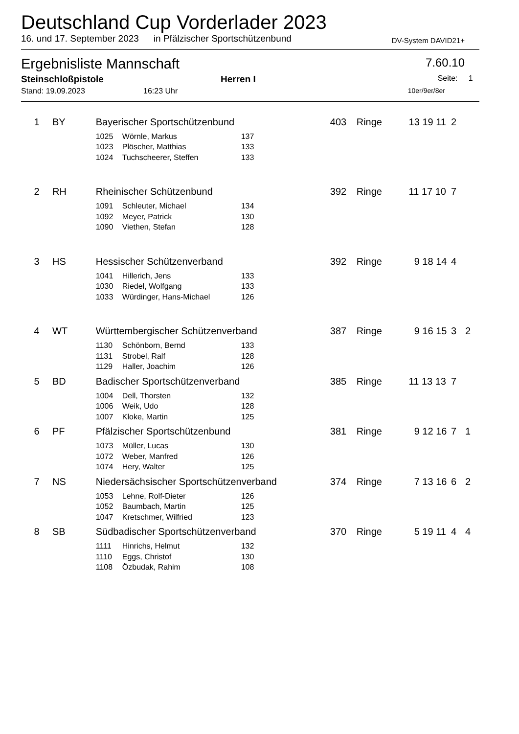Deutschland Cup Vorderlader 2023
16. und 17. September 2023 in Pfälzischer Sportschützenbund DV-System DAVID21+
Ergebnisliste Mannschaft 7.60.10
Steinschloßpistole Herren I Seite: 1
Stand: 19.09.2023 16:23 Uhr 10er/9er/8er
| 1 | BY | Bayerischer Sportschützenbund | | | 403 | Ringe | 13 19 11 | 2 | |
| | | 1025 | Wörnle, Markus | 137 | | | | | |
| | | 1023 | Plöscher, Matthias | 133 | | | | | |
| | | 1024 | Tuchscheerer, Steffen | 133 | | | | | |
| 2 | RH | Rheinischer Schützenbund | | | 392 | Ringe | 11 17 10 | 7 | |
| | | 1091 | Schleuter, Michael | 134 | | | | | |
| | | 1092 | Meyer, Patrick | 130 | | | | | |
| | | 1090 | Viethen, Stefan | 128 | | | | | |
| 3 | HS | Hessischer Schützenverband | | | 392 | Ringe | 9 18 14 | 4 | |
| | | 1041 | Hillerich, Jens | 133 | | | | | |
| | | 1030 | Riedel, Wolfgang | 133 | | | | | |
| | | 1033 | Würdinger, Hans-Michael | 126 | | | | | |
| 4 | WT | Württembergischer Schützenverband | | | 387 | Ringe | 9 16 15 | 3 | 2 |
| | | 1130 | Schönborn, Bernd | 133 | | | | | |
| | | 1131 | Strobel, Ralf | 128 | | | | | |
| | | 1129 | Haller, Joachim | 126 | | | | | |
| 5 | BD | Badischer Sportschützenverband | | | 385 | Ringe | 11 13 13 | 7 | |
| | | 1004 | Dell, Thorsten | 132 | | | | | |
| | | 1006 | Weik, Udo | 128 | | | | | |
| | | 1007 | Kloke, Martin | 125 | | | | | |
| 6 | PF | Pfälzischer Sportschützenbund | | | 381 | Ringe | 9 12 16 | 7 | 1 |
| | | 1073 | Müller, Lucas | 130 | | | | | |
| | | 1072 | Weber, Manfred | 126 | | | | | |
| | | 1074 | Hery, Walter | 125 | | | | | |
| 7 | NS | Niedersächsischer Sportschützenverband | | | 374 | Ringe | 7 13 16 | 6 | 2 |
| | | 1053 | Lehne, Rolf-Dieter | 126 | | | | | |
| | | 1052 | Baumbach, Martin | 125 | | | | | |
| | | 1047 | Kretschmer, Wilfried | 123 | | | | | |
| 8 | SB | Südbadischer Sportschützenverband | | | 370 | Ringe | 5 19 11 | 4 | 4 |
| | | 1111 | Hinrichs, Helmut | 132 | | | | | |
| | | 1110 | Eggs, Christof | 130 | | | | | |
| | | 1108 | Özbudak, Rahim | 108 | | | | | |